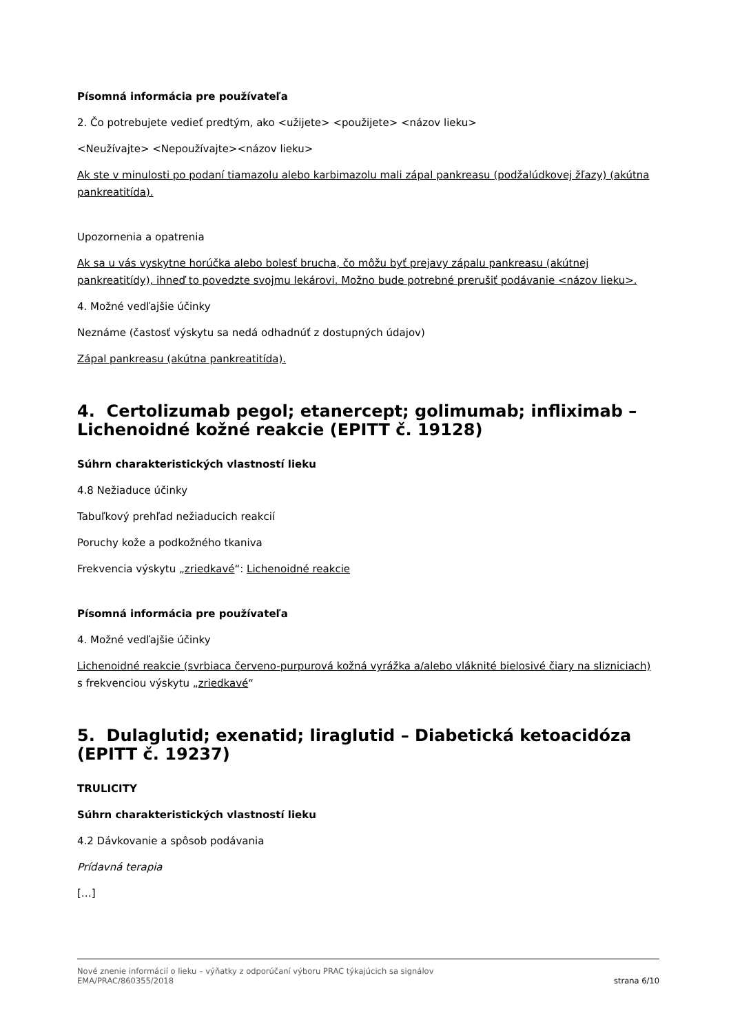Písomná informácia pre používateľa
2. Čo potrebujete vedieť predtým, ako <užijete> <použijete> <názov lieku>
<Neužívajte> <Nepoužívajte><názov lieku>
Ak ste v minulosti po podaní tiamazolu alebo karbimazolu mali zápal pankreasu (podžalúdkovej žľazy) (akútna pankreatitída).
Upozornenia a opatrenia
Ak sa u vás vyskytne horúčka alebo bolesť brucha, čo môžu byť prejavy zápalu pankreasu (akútnej pankreatitídy), ihneď to povedzte svojmu lekárovi. Možno bude potrebné prerušiť podávanie <názov lieku>.
4. Možné vedľajšie účinky
Neznáme (častosť výskytu sa nedá odhadnúť z dostupných údajov)
Zápal pankreasu (akútna pankreatitída).
4. Certolizumab pegol; etanercept; golimumab; infliximab – Lichenoidné kožné reakcie (EPITT č. 19128)
Súhrn charakteristických vlastností lieku
4.8 Nežiaduce účinky
Tabuľkový prehľad nežiaducich reakcií
Poruchy kože a podkožného tkaniva
Frekvencia výskytu „zriedkavé“: Lichenoidné reakcie
Písomná informácia pre používateľa
4. Možné vedľajšie účinky
Lichenoidné reakcie (svrbiaca červeno-purpurová kožná vyrážka a/alebo vláknité bielosivé čiary na slizniciach) s frekvenciou výskytu „zriedkavé“
5. Dulaglutid; exenatid; liraglutid – Diabetická ketoacidóza (EPITT č. 19237)
TRULICITY
Súhrn charakteristických vlastností lieku
4.2 Dávkovanie a spôsob podávania
Prídavná terapia
[…]
Nové znenie informácií o lieku – výňatky z odporúčaní výboru PRAC týkajúcich sa signálov
EMA/PRAC/860355/2018 strana 6/10